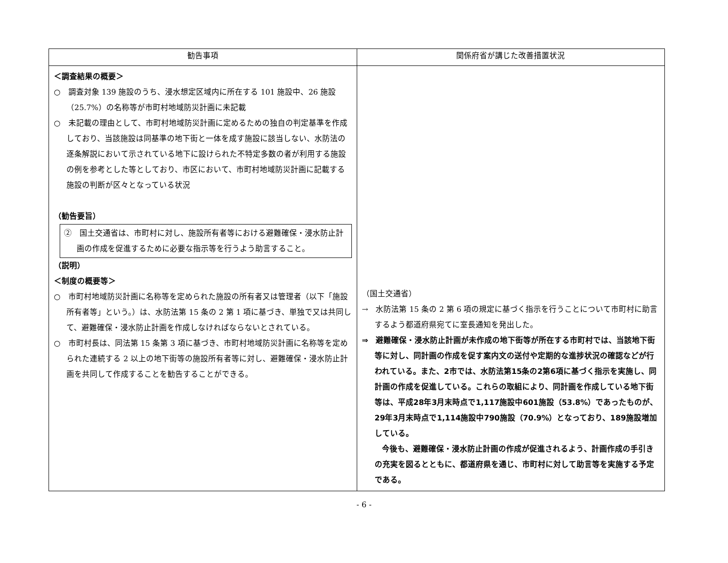| 勧告事項 | 関係府省が講じた改善措置状況 |
| --- | --- |
| ＜調査結果の概要＞ ○ 調査対象 139 施設のうち、浸水想定区域内に所在する 101 施設中、26 施設（25.7%）の名称等が市町村地域防災計画に未記載 ○ 未記載の理由として、市町村地域防災計画に定めるための独自の判定基準を作成しており、当該施設は同基準の地下街と一体を成す施設に該当しない、水防法の逐条解説において示されている地下に設けられた不特定多数の者が利用する施設の例を参考とした等としており、市区において、市町村地域防災計画に記載する施設の判断が区々となっている状況 （勧告要旨） ② 国土交通省は、市町村に対し、施設所有者等における避難確保・浸水防止計画の作成を促進するために必要な指示等を行うよう助言すること。 （説明） ＜制度の概要等＞ ○ 市町村地域防災計画に名称等を定められた施設の所有者又は管理者（以下「施設所有者等」という。）は、水防法第 15 条の 2 第 1 項に基づき、単独で又は共同して、避難確保・浸水防止計画を作成しなければならないとされている。 ○ 市町村長は、同法第 15 条第 3 項に基づき、市町村地域防災計画に名称等を定められた連続する 2 以上の地下街等の施設所有者等に対し、避難確保・浸水防止計画を共同して作成することを勧告することができる。 | （国土交通省） → 水防法第 15 条の 2 第 6 項の規定に基づく指示を行うことについて市町村に助言するよう都道府県宛てに室長通知を発出した。 ⇒ 避難確保・浸水防止計画が未作成の地下街等が所在する市町村では、当該地下街等に対し、同計画の作成を促す案内文の送付や定期的な進捗状況の確認などが行われている。また、2市では、水防法第15条の2第6項に基づく指示を実施し、同計画の作成を促進している。これらの取組により、同計画を作成している地下街等は、平成28年3月末時点で1,117施設中601施設（53.8%）であったものが、29年3月末時点で1,114施設中790施設（70.9%）となっており、189施設増加している。 今後も、避難確保・浸水防止計画の作成が促進されるよう、計画作成の手引きの充実を図るとともに、都道府県を通じ、市町村に対して助言等を実施する予定である。 |
- 6 -